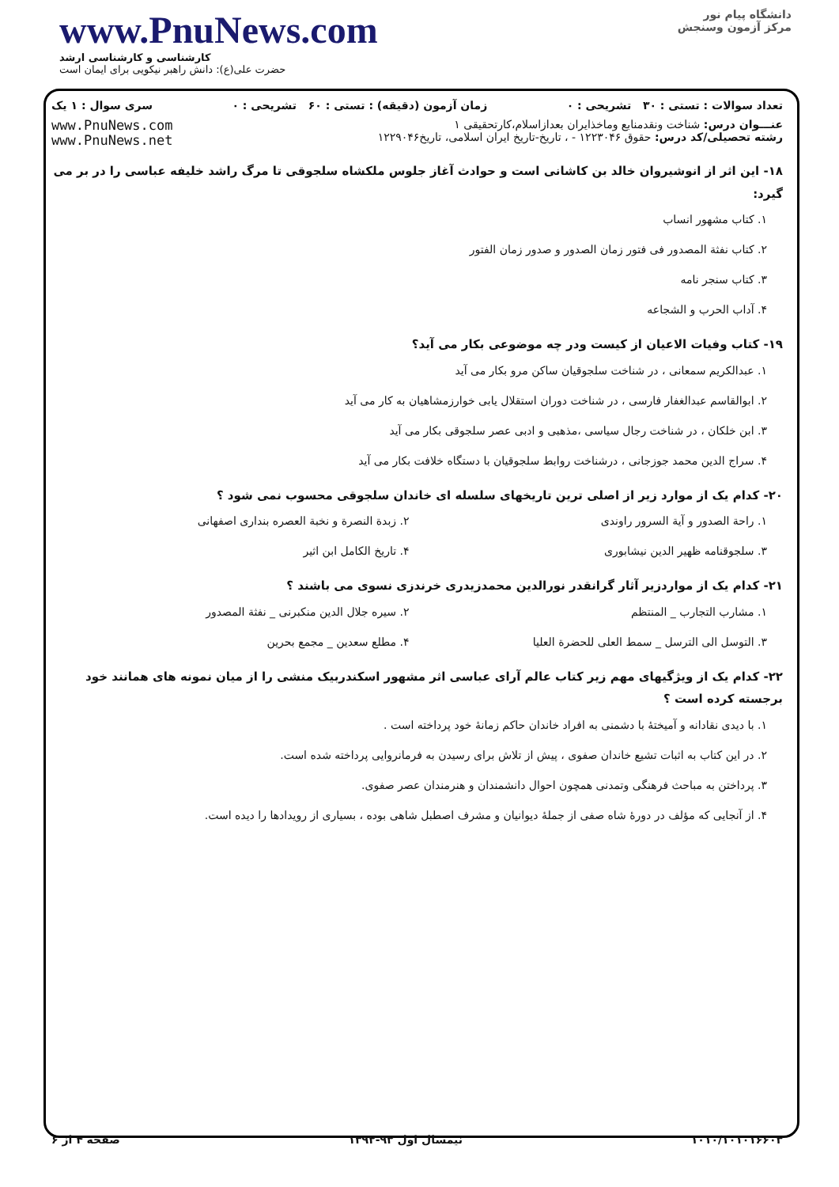www.PnuNews.com
کارشناسی و کارشناسی ارشد
حضرت علی(ع): دانش راهبر نیکویی برای ایمان است
دانشگاه پیام نور
مرکز آزمون وسنجش
تعداد سوالات : تستی : ۳۰ تشریحی : ۰ زمان آزمون (دقیقه) : تستی : ۶۰ تشریحی : ۰ سری سوال : ۱ یک
عنـــوان درس: شناخت ونقدمنابع وماخذایران بعدازاسلام،کارتحقیقی ۱
رشته تحصیلی/کد درس: حقوق ۱۲۲۳۰۴۶ - ، تاریخ-تاریخ ایران اسلامی، تاریخ۱۲۲۹۰۴۶
www.PnuNews.com
www.PnuNews.net
۱۸- این اثر از انوشیروان خالد بن کاشانی است و حوادث آغاز جلوس ملکشاه سلجوقی تا مرگ راشد خلیفه عباسی را در بر می گیرد:
۱. کتاب مشهور انساب
۲. کتاب نفثة المصدور فی فتور زمان الصدور و صدور زمان الفتور
۳. کتاب سنجر نامه
۴. آداب الحرب و الشجاعه
۱۹- کتاب وفیات الاعیان از کیست ودر چه موضوعی بکار می آید؟
۱. عبدالکریم سمعانی ، در شناخت سلجوقیان ساکن مرو بکار می آید
۲. ابوالقاسم عبدالغفار فارسی ، در شناخت دوران استقلال یابی خوارزمشاهیان به کار می آید
۳. ابن خلکان ، در شناخت رجال سیاسی ،مذهبی و ادبی عصر سلجوقی بکار می آید
۴. سراج الدین محمد جوزجانی ، درشناخت روابط سلجوقیان با دستگاه خلافت بکار می آید
۲۰- کدام یک از موارد زیر از اصلی ترین تاریخهای سلسله ای خاندان سلجوقی محسوب نمی شود ؟
۱. راحة الصدور و آیة السرور راوندی
۲. زبدة النصرة و نخبة العصره بنداری اصفهانی
۳. سلجوقنامه ظهیر الدین نیشابوری
۴. تاریخ الکامل ابن اثیر
۲۱- کدام یک از مواردزیر آثار گرانقدر نورالدین محمدزیدری خرندزی نسوی می باشند ؟
۱. مشارب التجارب _ المنتظم ۲. سیره جلال الدین منکبرنی _ نفثة المصدور
۳. التوسل الی الترسل _ سمط العلی للحضرة العلیا
۴. مطلع سعدین _ مجمع بحرین
۲۲- کدام یک از ویژگیهای مهم زیر کتاب عالم آرای عباسی اثر مشهور اسکندربیک منشی را از میان نمونه های همانند خود برجسته کرده است ؟
۱. با دیدی نقادانه و آمیختهٔ با دشمنی به افراد خاندان حاکم زمانهٔ خود پرداخته است .
۲. در این کتاب به اثبات تشیع خاندان صفوی ، پیش از تلاش برای رسیدن به فرمانروایی پرداخته شده است.
۳. پرداختن به مباحث فرهنگی وتمدنی همچون احوال دانشمندان و هنرمندان عصر صفوی.
۴. از آنجایی که مؤلف در دورهٔ شاه صفی از جملهٔ دیوانیان و مشرف اصطبل شاهی بوده ، بسیاری از رویدادها را دیده است.
۱۰۱۰/۱۰۱۰۱۶۶۰۳ نیمسال اول ۹۳-۱۳۹۲ صفحه ۴ از ۶